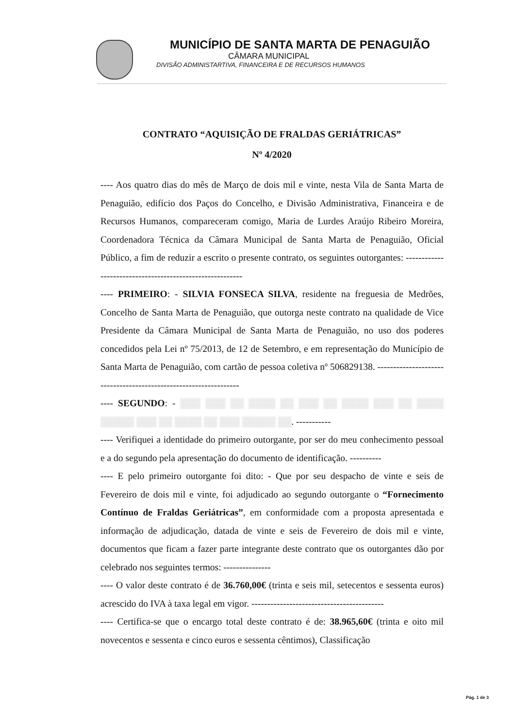MUNICÍPIO DE SANTA MARTA DE PENAGUIÃO
CÂMARA MUNICIPAL
DIVISÃO ADMINISTARTIVA, FINANCEIRA E DE RECURSOS HUMANOS
CONTRATO “AQUISIÇÃO DE FRALDAS GERIÁTRICAS”
Nº 4/2020
---- Aos quatro dias do mês de Março de dois mil e vinte, nesta Vila de Santa Marta de Penaguião, edifício dos Paços do Concelho, e Divisão Administrativa, Financeira e de Recursos Humanos, compareceram comigo, Maria de Lurdes Araújo Ribeiro Moreira, Coordenadora Técnica da Câmara Municipal de Santa Marta de Penaguião, Oficial Público, a fim de reduzir a escrito o presente contrato, os seguintes outorgantes: ---------------------------------------------------------
---- PRIMEIRO: - SILVIA FONSECA SILVA, residente na freguesia de Medrões, Concelho de Santa Marta de Penaguião, que outorga neste contrato na qualidade de Vice Presidente da Câmara Municipal de Santa Marta de Penaguião, no uso dos poderes concedidos pela Lei nº 75/2013, de 12 de Setembro, e em representação do Município de Santa Marta de Penaguião, com cartão de pessoa coletiva nº 506829138. -----------------------------------------------------------------
---- SEGUNDO: - ▒▒▒ ▒▒▒ ▒▒ ▒▒▒▒ ▒▒ ▒▒▒ ▒▒ ▒▒▒▒ ▒▒▒ ▒▒ ▒▒▒▒ ▒▒▒▒▒ ▒▒▒ ▒▒ ▒▒▒▒ ▒▒ ▒▒▒ ▒▒▒▒▒ ▒▒. -----------
---- Verifiquei a identidade do primeiro outorgante, por ser do meu conhecimento pessoal e a do segundo pela apresentação do documento de identificação. ----------
---- E pelo primeiro outorgante foi dito: - Que por seu despacho de vinte e seis de Fevereiro de dois mil e vinte, foi adjudicado ao segundo outorgante o “Fornecimento Contínuo de Fraldas Geriátricas”, em conformidade com a proposta apresentada e informação de adjudicação, datada de vinte e seis de Fevereiro de dois mil e vinte, documentos que ficam a fazer parte integrante deste contrato que os outorgantes dão por celebrado nos seguintes termos: ---------------
---- O valor deste contrato é de 36.760,00€ (trinta e seis mil, setecentos e sessenta euros) acrescido do IVA à taxa legal em vigor. ------------------------------------------
---- Certifica-se que o encargo total deste contrato é de: 38.965,60€ (trinta e oito mil novecentos e sessenta e cinco euros e sessenta cêntimos), Classificação
Pág. 1 de 3